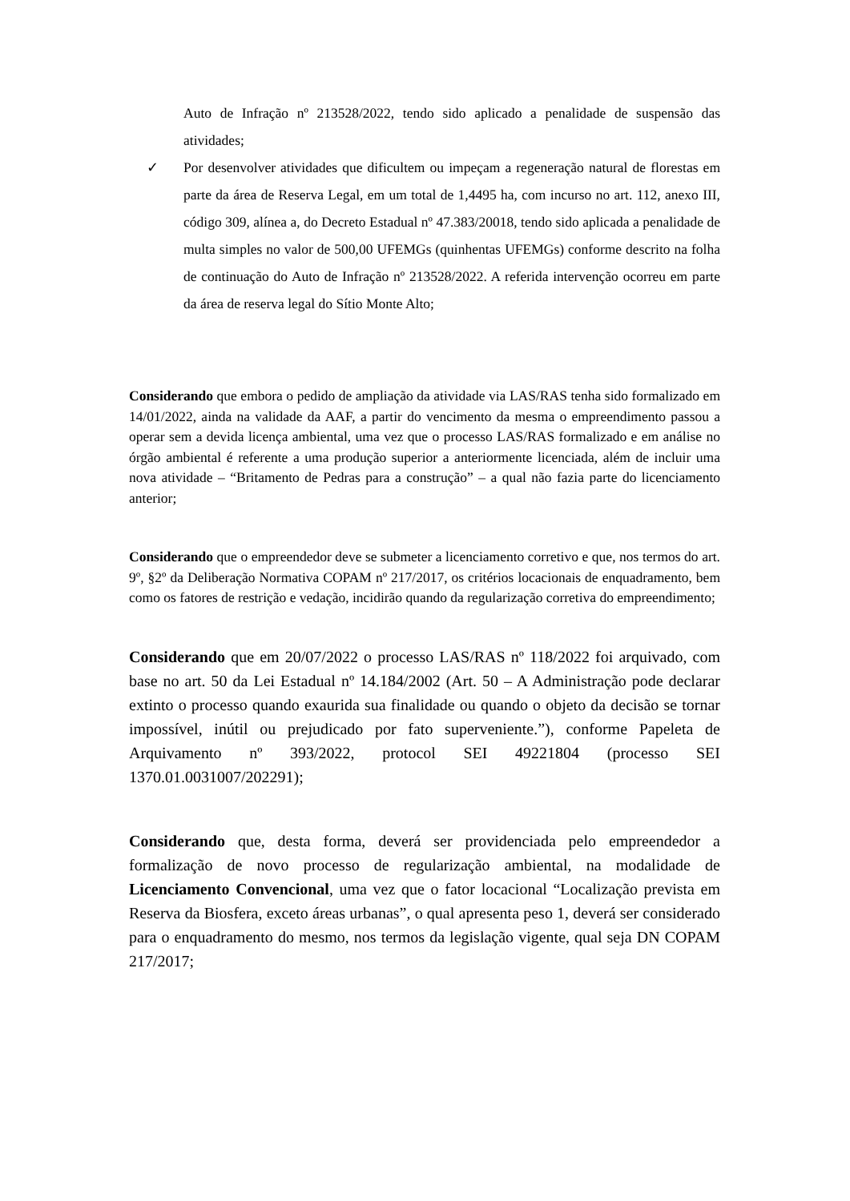Auto de Infração nº 213528/2022, tendo sido aplicado a penalidade de suspensão das atividades;
✓ Por desenvolver atividades que dificultem ou impeçam a regeneração natural de florestas em parte da área de Reserva Legal, em um total de 1,4495 ha, com incurso no art. 112, anexo III, código 309, alínea a, do Decreto Estadual nº 47.383/20018, tendo sido aplicada a penalidade de multa simples no valor de 500,00 UFEMGs (quinhentas UFEMGs) conforme descrito na folha de continuação do Auto de Infração nº 213528/2022. A referida intervenção ocorreu em parte da área de reserva legal do Sítio Monte Alto;
Considerando que embora o pedido de ampliação da atividade via LAS/RAS tenha sido formalizado em 14/01/2022, ainda na validade da AAF, a partir do vencimento da mesma o empreendimento passou a operar sem a devida licença ambiental, uma vez que o processo LAS/RAS formalizado e em análise no órgão ambiental é referente a uma produção superior a anteriormente licenciada, além de incluir uma nova atividade – “Britamento de Pedras para a construção” – a qual não fazia parte do licenciamento anterior;
Considerando que o empreendedor deve se submeter a licenciamento corretivo e que, nos termos do art. 9º, §2º da Deliberação Normativa COPAM nº 217/2017, os critérios locacionais de enquadramento, bem como os fatores de restrição e vedação, incidirão quando da regularização corretiva do empreendimento;
Considerando que em 20/07/2022 o processo LAS/RAS nº 118/2022 foi arquivado, com base no art. 50 da Lei Estadual nº 14.184/2002 (Art. 50 – A Administração pode declarar extinto o processo quando exaurida sua finalidade ou quando o objeto da decisão se tornar impossível, inútil ou prejudicado por fato superveniente.”), conforme Papeleta de Arquivamento nº 393/2022, protocol SEI 49221804 (processo SEI 1370.01.0031007/202291);
Considerando que, desta forma, deverá ser providenciada pelo empreendedor a formalização de novo processo de regularização ambiental, na modalidade de Licenciamento Convencional, uma vez que o fator locacional “Localização prevista em Reserva da Biosfera, exceto áreas urbanas”, o qual apresenta peso 1, deverá ser considerado para o enquadramento do mesmo, nos termos da legislação vigente, qual seja DN COPAM 217/2017;